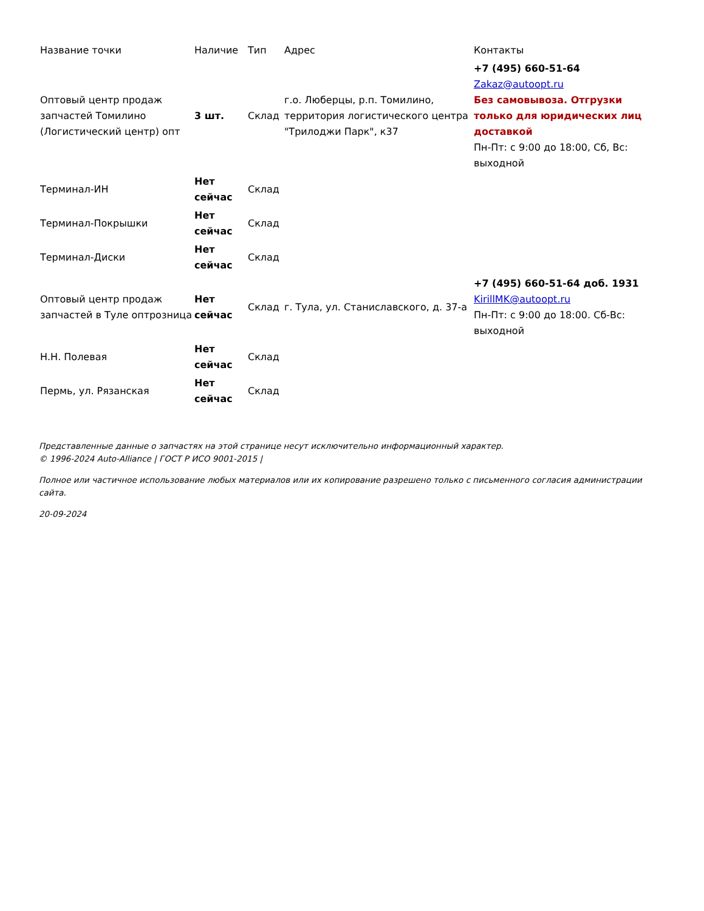| Название точки | Наличие | Тип | Адрес | Контакты |
| --- | --- | --- | --- | --- |
| Оптовый центр продаж запчастей Томилино (Логистический центр) опт | 3 шт. | Склад | г.о. Люберцы, р.п. Томилино, территория логистического центра "Трилоджи Парк", к37 | +7 (495) 660-51-64 Zakaz@autoopt.ru Без самовывоза. Отгрузки только для юридических лиц доставкой Пн-Пт: с 9:00 до 18:00, Сб, Вс: выходной |
| Терминал-ИН | Нет сейчас | Склад | | |
| Терминал-Покрышки | Нет сейчас | Склад | | |
| Терминал-Диски | Нет сейчас | Склад | | |
| Оптовый центр продаж запчастей в Туле оптрозница | Нет сейчас | Склад | г. Тула, ул. Станиславского, д. 37-а | +7 (495) 660-51-64 доб. 1931 KirillMK@autoopt.ru Пн-Пт: с 9:00 до 18:00. Сб-Вс: выходной |
| Н.Н. Полевая | Нет сейчас | Склад | | |
| Пермь, ул. Рязанская | Нет сейчас | Склад | | |
Представленные данные о запчастях на этой странице несут исключительно информационный характер.
© 1996-2024 Auto-Alliance | ГОСТ Р ИСО 9001-2015 |
Полное или частичное использование любых материалов или их копирование разрешено только с письменного согласия администрации сайта.
20-09-2024